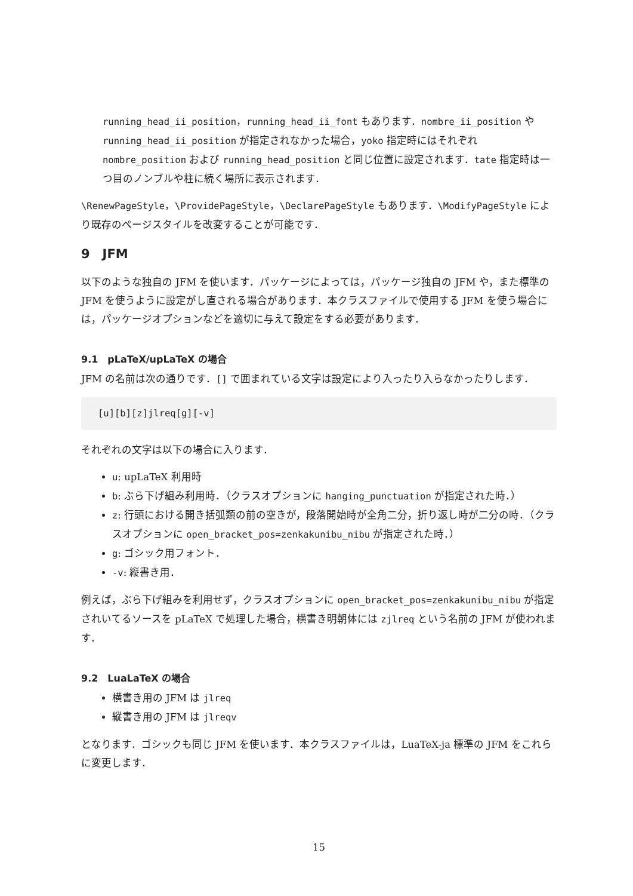running_head_ii_position，running_head_ii_font もあります．nombre_ii_position や running_head_ii_position が指定されなかった場合，yoko 指定時にはそれぞれ nombre_position および running_head_position と同じ位置に設定されます．tate 指定時は一つ目のノンブルや柱に続く場所に表示されます．
\RenewPageStyle，\ProvidePageStyle，\DeclarePageStyle もあります．\ModifyPageStyle により既存のページスタイルを改変することが可能です．
9　JFM
以下のような独自の JFM を使います．パッケージによっては，パッケージ独自の JFM や，また標準の JFM を使うように設定がし直される場合があります．本クラスファイルで使用する JFM を使う場合には，パッケージオプションなどを適切に与えて設定をする必要があります．
9.1　pLaTeX/upLaTeX の場合
JFM の名前は次の通りです．[] で囲まれている文字は設定により入ったり入らなかったりします．
[u][b][z]jlreq[g][-v]
それぞれの文字は以下の場合に入ります．
u: upLaTeX 利用時
b: ぶら下げ組み利用時．（クラスオプションに hanging_punctuation が指定された時．）
z: 行頭における開き括弧類の前の空きが，段落開始時が全角二分，折り返し時が二分の時．（クラスオプションに open_bracket_pos=zenkakunibu_nibu が指定された時．）
g: ゴシック用フォント．
-v: 縦書き用．
例えば，ぶら下げ組みを利用せず，クラスオプションに open_bracket_pos=zenkakunibu_nibu が指定されいてるソースを pLaTeX で処理した場合，横書き明朝体には zjlreq という名前の JFM が使われます．
9.2　LuaLaTeX の場合
横書き用の JFM は jlreq
縦書き用の JFM は jlreqv
となります．ゴシックも同じ JFM を使います．本クラスファイルは，LuaTeX-ja 標準の JFM をこれらに変更します．
15